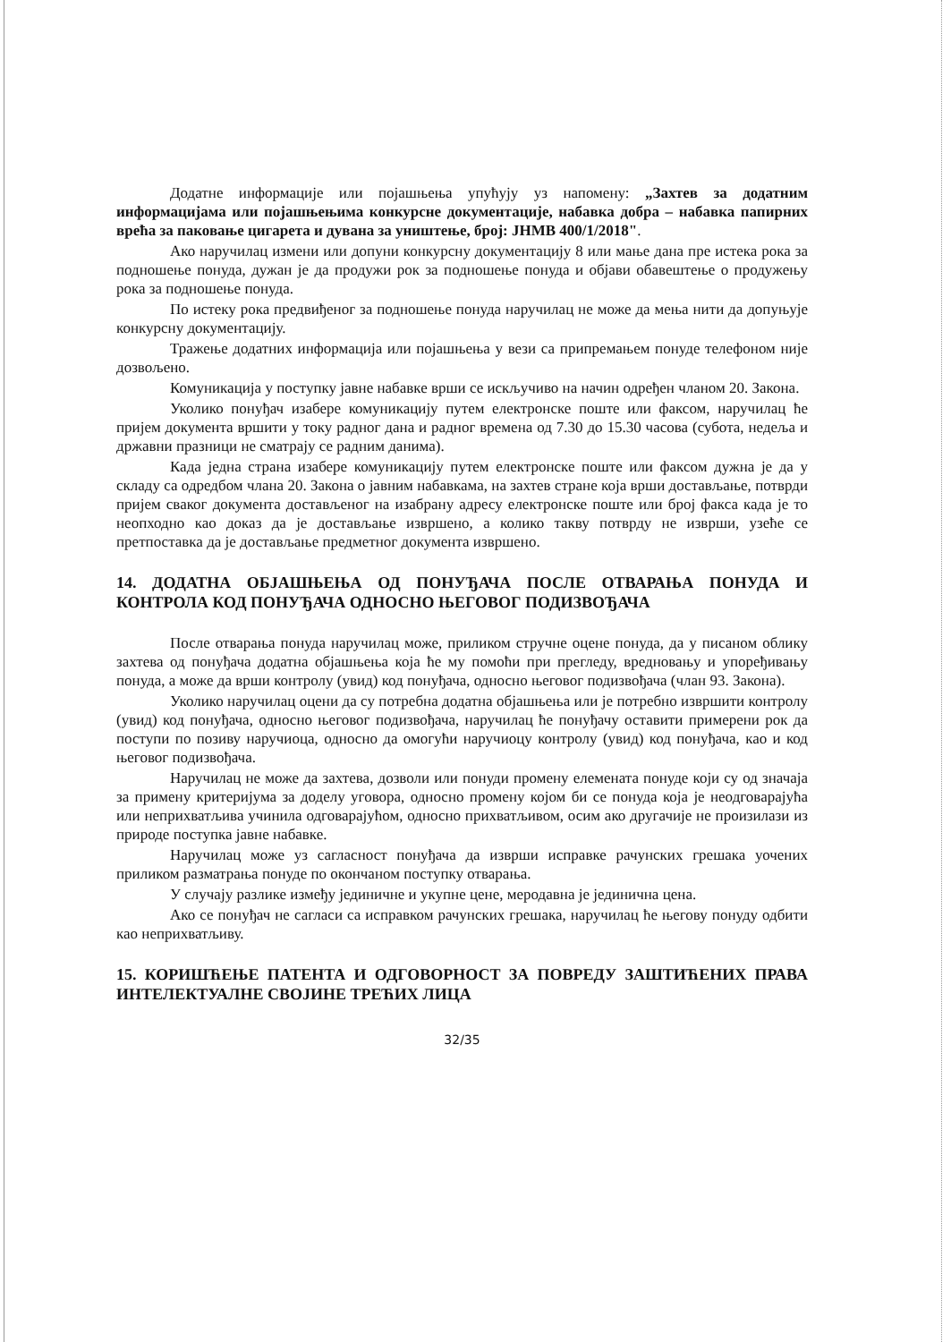Додатне информације или појашњења упућују уз напомену: „Захтев за додатним информацијама или појашњењима конкурсне документације, набавка добра – набавка папирних врећа за паковање цигарета и дувана за уништење, број: ЈНМВ 400/1/2018".
Ако наручилац измени или допуни конкурсну документацију 8 или мање дана пре истека рока за подношење понуда, дужан је да продужи рок за подношење понуда и објави обавештење о продужењу рока за подношење понуда.
По истеку рока предвиђеног за подношење понуда наручилац не може да мења нити да допуњује конкурсну документацију.
Тражење додатних информација или појашњења у вези са припремањем понуде телефоном није дозвољено.
Комуникација у поступку јавне набавке врши се искључиво на начин одређен чланом 20. Закона.
Уколико понуђач изабере комуникацију путем електронске поште или факсом, наручилац ће пријем документа вршити у току радног дана и радног времена од 7.30 до 15.30 часова (субота, недеља и државни празници не сматрају се радним данима).
Када једна страна изабере комуникацију путем електронске поште или факсом дужна је да у складу са одредбом члана 20. Закона о јавним набавкама, на захтев стране која врши достављање, потврди пријем сваког документа достављеног на изабрану адресу електронске поште или број факса када је то неопходно као доказ да је достављање извршено, а колико такву потврду не изврши, узеће се претпоставка да је достављање предметног документа извршено.
14. ДОДАТНА ОБЈАШЊЕЊА ОД ПОНУЂАЧА ПОСЛЕ ОТВАРАЊА ПОНУДА И КОНТРОЛА КОД ПОНУЂАЧА ОДНОСНО ЊЕГОВОГ ПОДИЗВОЂАЧА
После отварања понуда наручилац може, приликом стручне оцене понуда, да у писаном облику захтева од понуђача додатна објашњења која ће му помоћи при прегледу, вредновању и упоређивању понуда, а може да врши контролу (увид) код понуђача, односно његовог подизвођача (члан 93. Закона).
Уколико наручилац оцени да су потребна додатна објашњења или је потребно извршити контролу (увид) код понуђача, односно његовог подизвођача, наручилац ће понуђачу оставити примерени рок да поступи по позиву наручиоца, односно да омогући наручиоцу контролу (увид) код понуђача, као и код његовог подизвођача.
Наручилац не може да захтева, дозволи или понуди промену елемената понуде који су од значаја за примену критеријума за доделу уговора, односно промену којом би се понуда која је неодговарајућа или неприхватљива учинила одговарајућом, односно прихватљивом, осим ако другачије не произилази из природе поступка јавне набавке.
Наручилац може уз сагласност понуђача да изврши исправке рачунских грешака уочених приликом разматрања понуде по окончаном поступку отварања.
У случају разлике између јединичне и укупне цене, меродавна је јединична цена.
Ако се понуђач не сагласи са исправком рачунских грешака, наручилац ће његову понуду одбити као неприхватљиву.
15. КОРИШЋЕЊЕ ПАТЕНТА И ОДГОВОРНОСТ ЗА ПОВРЕДУ ЗАШТИЋЕНИХ ПРАВА ИНТЕЛЕКТУАЛНЕ СВОЈИНЕ ТРЕЋИХ ЛИЦА
32/35